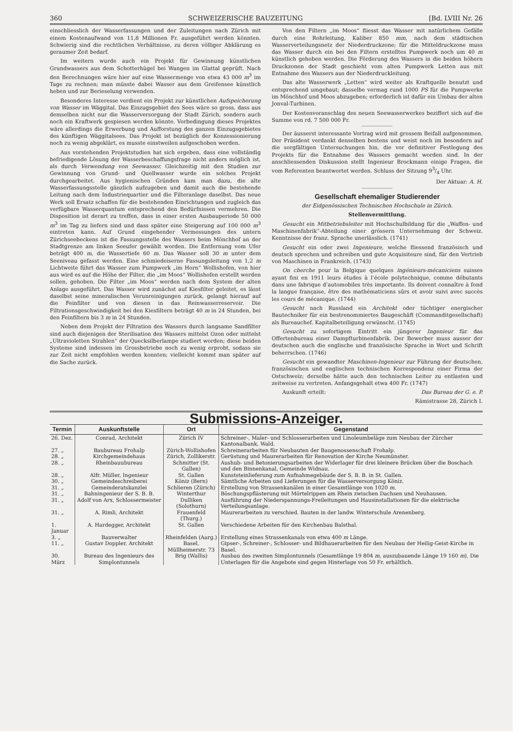360 SCHWEIZERISCHE BAUZEITUNG [Bd. LVIII Nr. 26
einschliesslich der Wasserfassungen und der Zuleitungen nach Zürich mit einem Kostenaufwand von 11,8 Millionen Fr. ausgeführt werden könnten. Schwierig sind die rechtlichen Verhältnisse, zu deren völliger Abklärung es geraumer Zeit bedarf.
Im weitern wurde auch ein Projekt für Gewinnung künstlichen Grundwassers aus dem Schotterhügel bei Wangen im Glattal geprüft. Nach den Berechnungen wäre hier auf eine Wassermenge von etwa 43 000 m<sup>3</sup> im Tage zu rechnen; man müsste dabei Wasser aus dem Greifensee künstlich heben und zur Berieselung verwenden.
Besonderes Interesse verdient ein Projekt zur künstlichen Aufspeicherung von Wasser im Wäggital. Das Einzugsgebiet des Sees wäre so gross, dass aus demselben nicht nur die Wasserversorgung der Stadt Zürich, sondern auch noch ein Kraftwerk gespiesen werden könnte. Vorbedingung dieses Projektes wäre allerdings die Erwerbung und Aufforstung des ganzen Einzugsgebietes des künftigen Wäggitalsees. Das Projekt ist bezüglich der Konzessionierung noch zu wenig abgeklärt, es musste einstweilen aufgeschoben werden.
Aus vorstehenden Projektstudien hat sich ergeben, dass eine vollständig befriedigende Lösung der Wasserbeschaffungsfrage nicht anders möglich ist, als durch Verwendung von Seewasser. Gleichzeitig mit den Studien zur Gewinnung von Grund- und Quellwasser wurde ein solches Projekt durchgearbeitet. Aus hygienischen Gründen kam man dazu, die alte Wasserfassungsstelle gänzlich aufzugeben und damit auch die bestehende Leitung nach dem Industriequartier und die Filteranlage daselbst. Das neue Werk soll Ersatz schaffen für die bestehenden Einrichtungen und zugleich das verfügbare Wasserquantum entsprechend den Bedürfnissen vermehren. Die Disposition ist derart zu treffen, dass in einer ersten Ausbauperiode 50 000 m<sup>3</sup> im Tag zu liefern sind und dass später eine Steigerung auf 100 000 m<sup>3</sup> eintreten kann. Auf Grund eingehender Vermessungen des untern Zürichseebeckens ist die Fassungsstelle des Wassers beim Mönchhof an der Stadtgrenze am linken Seeufer gewählt worden. Die Entfernung vom Ufer beträgt 400 m, die Wassertiefe 60 m. Das Wasser soll 30 m unter dem Seeniveau gefasst werden. Eine schmiedeiserne Fassungsleitung von 1,2 m Lichtweite führt das Wasser zum Pumpwerk „im Horn“ Wollishofen, von hier aus wird es auf die Höhe der Filter, die „im Moos“ Wollishofen erstellt werden sollen, gehoben. Die Filter „im Moos“ werden nach dem System der alten Anlage ausgeführt. Das Wasser wird zunächst auf Kiesfilter geleitet, es lässt daselbst seine mineralischen Verunreinigungen zurück, gelangt hierauf auf die Feinfilter und von diesen in das Reinwasserreservoir. Die Filtrationsgeschwindigkeit bei den Kiesfiltern beträgt 40 m in 24 Stunden, bei den Feinfiltern bis 3 m in 24 Stunden.
Neben dem Projekt der Filtration des Wassers durch langsame Sandfilter sind auch diejenigen der Sterilisation des Wassers mittelst Ozon oder mittelst „Ultravioletten Strahlen“ der Quecksilberlampe studiert worden; diese beiden Systeme sind indessen im Grossbetriebe noch zu wenig erprobt, sodass sie zur Zeit nicht empfohlen werden konnten; vielleicht kommt man später auf die Sache zurück.
Von den Filtern „im Moos“ fliesst das Wasser mit natürlichem Gefälle durch eine Rohrleitung, Kaliber 850 mm, nach dem städtischen Wasserverteilungsnetz der Niederdruckzone; für die Mitteldruckzone muss das Wasser durch ein bei den Filtern erstelltes Pumpwerk noch um 40 m künstlich gehoben werden. Die Förderung des Wassers in die beiden höhern Druckzonen der Stadt geschieht vom alten Pumpwerk Letten aus mit Entnahme des Wassers aus der Niederdruckleitung.
Das alte Wasserwerk „Letten“ wird weiter als Kraftquelle benutzt und entsprechend umgebaut; dasselbe vermag rund 1000 PS für die Pumpwerke im Mönchhof und Moos abzugeben; erforderlich ist dafür ein Umbau der alten Jonval-Turbinen.
Der Kostenvoranschlag des neuen Seewasserwerkes beziffert sich auf die Summe von rd. 7 500 000 Fr.
Der äusserst interessante Vortrag wird mit grossem Beifall aufgenommen. Der Präsident verdankt denselben bestens und weist noch im besondern auf die sorgfältigen Untersuchungen hin, die vor definitiver Festlegung des Projekts für die Entnahme des Wassers gemacht worden sind. In der anschliessenden Diskussion stellt Ingenieur Brockmann einige Fragen, die vom Referenten beantwortet werden. Schluss der Sitzung 93/4 Uhr.
Der Aktuar: A. H.
Gesellschaft ehemaliger Studierender
der Eidgenössischen Technischen Hochschule in Zürich.
Stellenvermittlung.
Gesucht ein Mitbetriebsleiter mit Hochschulbildung für die „Waffen- und Maschinenfabrik“-Abteilung einer grössern Unternehmung der Schweiz. Kenntnisse der franz. Sprache unerlässlich. (1741)
Gesucht ein oder zwei Ingenieure, welche fliessend französisch und deutsch sprechen und schreiben und gute Acquisiteure sind, für den Vertrieb von Maschinen in Frankreich. (1743)
On cherche pour la Belgique quelques ingénieurs-mécaniciens suisses ayant fini en 1911 leurs études à l’école polytechnique, comme débutants dans une fabrique d’automobiles très importante. Ils doivent connaître à fond la langue française, être des mathématiciens sûrs et avoir suivi avec succès les cours de mécanique. (1744)
Gesucht nach Russland ein Architekt oder tüchtiger energischer Bautechniker für ein bestrenommiertes Baugeschäft (Commanditgesellschaft) als Bureauchef. Kapitalbeteiligung erwünscht. (1745)
Gesucht zu sofortigem Eintritt ein jüngerer Ingenieur für das Offertenbureau einer Dampfturbinenfabrik. Der Bewerber muss ausser der deutschen auch die englische und französische Sprache in Wort und Schrift beherrschen. (1746)
Gesucht ein gewandter Maschinen-Ingenieur zur Führung der deutschen, französischen und englischen technischen Korrespondenz einer Firma der Ostschweiz; derselbe hätte auch den technischen Leiter zu entlasten und zeitweise zu vertreten. Anfangsgehalt etwa 400 Fr. (1747)
Auskunft erteilt: Das Bureau der G. e. P.
Rämistrasse 28, Zürich I.
Submissions-Anzeiger.
| Termin | Auskunftstelle | Ort | Gegenstand |
| --- | --- | --- | --- |
| 26. Dez. | Conrad, Architekt | Zürich IV | Schreiner-, Maler- und Schlosserarbeiten und Linoleumbeläge zum Neubau der Zürcher Kantonalbank, Wald. |
| 27. „ | Baubureau Frohalp | Zürich-Wollishofen | Schreinerarbeiten für Neubauten der Baugenossenschaft Frohalp. |
| 28. „ | Kirchgemeindehaus | Zürich, Zollikerstr. | Gerüstung und Maurerarbeiten für Renovation der Kirche Neumünster. |
| 28. „ | Rheinbauubureau | Schmitter (St. Gallen) | Aushub- und Betonierungsarbeiten der Widerlager für drei kleinere Brücken über die Boschach und den Binnenkanal, Gemeinde Widnau. |
| 28. „ | Alfr. Müller, Ingenieur | St. Gallen | Kunststeinlieferung zum Aufnahmegebäude der S. B. B. in St. Gallen. |
| 30. „ | Gemeindeschreiberei | Köniz (Bern) | Sämtliche Arbeiten und Lieferungen für die Wasserversorgung Köniz. |
| 31. „ | Gemeinderatskanzlei | Schlieren (Zürich) | Erstellung von Strassenkanälen in einer Gesamtlänge von 1020 m . |
| 31. „ | Bahningenieur der S. B. B. | Winterthur | Böschungspflästerung mit Mörtelrippen am Rhein zwischen Dachsen und Neuhausen. |
| 31. „ | Adolf von Arx, Schlossermeister | Dulliken (Solothurn) | Ausführung der Niederspannungs-Freileitungen und Hausinstallationen für die elektrische Verteilungsanlage. |
| 31. „ | A. Rimli, Architekt | Frauenfeld (Thurg.) | Maurerarbeiten zu verschied. Bauten in der landw. Winterschule Arenenberg. |
| 1. Januar | A. Hardegger, Architekt | St. Gallen | Verschiedene Arbeiten für den Kirchenbau Balsthal. |
| 3. „ | Bauverwalter | Rheinfelden (Aarg.) | Erstellung eines Strassenkanals von etwa 400 m Länge. |
| 11. „ | Gustav Doppler, Architekt | Basel, Müllheimerstr. 73 | Gipser-, Schreiner-, Schlosser- und Bildhauerarbeiten für den Neubau der Heilig-Geist-Kirche in Basel. |
| 30. März | Bureau des Ingenieurs des Simplontunnels | Brig (Wallis) | Ausbau des zweiten Simplontunnels (Gesamtlänge 19 804 m , auszubauende Länge 19 160 m ). Die Unterlagen für die Angebote sind gegen Hinterlage von 50 Fr. erhältlich. |